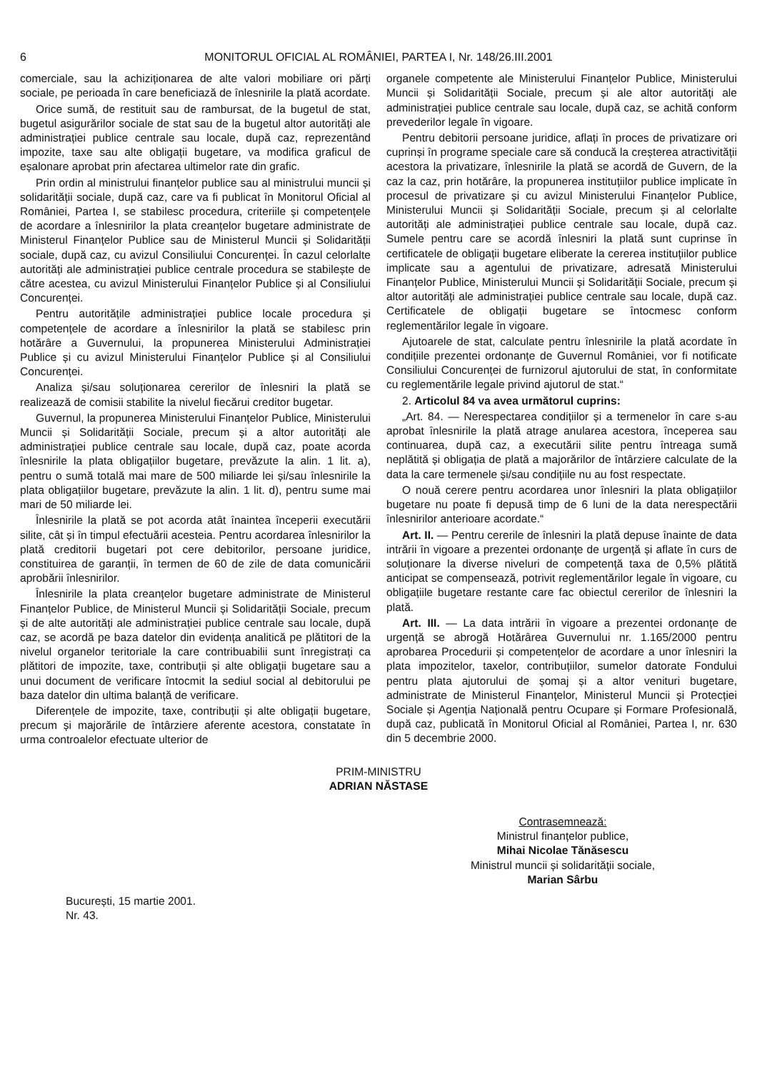6 MONITORUL OFICIAL AL ROMÂNIEI, PARTEA I, Nr. 148/26.III.2001
comerciale, sau la achiziționarea de alte valori mobiliare ori părți sociale, pe perioada în care beneficiază de înlesnirile la plată acordate.
Orice sumă, de restituit sau de rambursat, de la bugetul de stat, bugetul asigurărilor sociale de stat sau de la bugetul altor autorități ale administrației publice centrale sau locale, după caz, reprezentând impozite, taxe sau alte obligații bugetare, va modifica graficul de eșalonare aprobat prin afectarea ultimelor rate din grafic.
Prin ordin al ministrului finanțelor publice sau al ministrului muncii și solidarității sociale, după caz, care va fi publicat în Monitorul Oficial al României, Partea I, se stabilesc procedura, criteriile și competențele de acordare a înlesnirilor la plata creanțelor bugetare administrate de Ministerul Finanțelor Publice sau de Ministerul Muncii și Solidarității sociale, după caz, cu avizul Consiliului Concurenței. În cazul celorlalte autorități ale administrației publice centrale procedura se stabilește de către acestea, cu avizul Ministerului Finanțelor Publice și al Consiliului Concurenței.
Pentru autoritățile administrației publice locale procedura și competențele de acordare a înlesnirilor la plată se stabilesc prin hotărâre a Guvernului, la propunerea Ministerului Administrației Publice și cu avizul Ministerului Finanțelor Publice și al Consiliului Concurenței.
Analiza și/sau soluționarea cererilor de înlesniri la plată se realizează de comisii stabilite la nivelul fiecărui creditor bugetar.
Guvernul, la propunerea Ministerului Finanțelor Publice, Ministerului Muncii și Solidarității Sociale, precum și a altor autorități ale administrației publice centrale sau locale, după caz, poate acorda înlesnirile la plata obligațiilor bugetare, prevăzute la alin. 1 lit. a), pentru o sumă totală mai mare de 500 miliarde lei și/sau înlesnirile la plata obligațiilor bugetare, prevăzute la alin. 1 lit. d), pentru sume mai mari de 50 miliarde lei.
Înlesnirile la plată se pot acorda atât înaintea începerii executării silite, cât și în timpul efectuării acesteia. Pentru acordarea înlesnirilor la plată creditorii bugetari pot cere debitorilor, persoane juridice, constituirea de garanții, în termen de 60 de zile de data comunicării aprobării înlesnirilor.
Înlesnirile la plata creanțelor bugetare administrate de Ministerul Finanțelor Publice, de Ministerul Muncii și Solidarității Sociale, precum și de alte autorități ale administrației publice centrale sau locale, după caz, se acordă pe baza datelor din evidența analitică pe plătitori de la nivelul organelor teritoriale la care contribuabilii sunt înregistrați ca plătitori de impozite, taxe, contribuții și alte obligații bugetare sau a unui document de verificare întocmit la sediul social al debitorului pe baza datelor din ultima balanță de verificare.
Diferențele de impozite, taxe, contribuții și alte obligații bugetare, precum și majorările de întârziere aferente acestora, constatate în urma controalelor efectuate ulterior de
organele competente ale Ministerului Finanțelor Publice, Ministerului Muncii și Solidarității Sociale, precum și ale altor autorități ale administrației publice centrale sau locale, după caz, se achită conform prevederilor legale în vigoare.
Pentru debitorii persoane juridice, aflați în proces de privatizare ori cuprinși în programe speciale care să conducă la creșterea atractivității acestora la privatizare, înlesnirile la plată se acordă de Guvern, de la caz la caz, prin hotărâre, la propunerea instituțiilor publice implicate în procesul de privatizare și cu avizul Ministerului Finanțelor Publice, Ministerului Muncii și Solidarității Sociale, precum și al celorlalte autorități ale administrației publice centrale sau locale, după caz. Sumele pentru care se acordă înlesniri la plată sunt cuprinse în certificatele de obligații bugetare eliberate la cererea instituțiilor publice implicate sau a agentului de privatizare, adresată Ministerului Finanțelor Publice, Ministerului Muncii și Solidarității Sociale, precum și altor autorități ale administrației publice centrale sau locale, după caz. Certificatele de obligații bugetare se întocmesc conform reglementărilor legale în vigoare.
Ajutoarele de stat, calculate pentru înlesnirile la plată acordate în condițiile prezentei ordonanțe de Guvernul României, vor fi notificate Consiliului Concurenței de furnizorul ajutorului de stat, în conformitate cu reglementările legale privind ajutorul de stat.“
2. Articolul 84 va avea următorul cuprins:
„Art. 84. — Nerespectarea condițiilor și a termenelor în care s-au aprobat înlesnirile la plată atrage anularea acestora, începerea sau continuarea, după caz, a executării silite pentru întreaga sumă neplătită și obligația de plată a majorărilor de întârziere calculate de la data la care termenele și/sau condițiile nu au fost respectate.
O nouă cerere pentru acordarea unor înlesniri la plata obligațiilor bugetare nu poate fi depusă timp de 6 luni de la data nerespectării înlesnirilor anterioare acordate.“
Art. II. — Pentru cererile de înlesniri la plată depuse înainte de data intrării în vigoare a prezentei ordonanțe de urgență și aflate în curs de soluționare la diverse niveluri de competență taxa de 0,5% plătită anticipat se compensează, potrivit reglementărilor legale în vigoare, cu obligațiile bugetare restante care fac obiectul cererilor de înlesniri la plată.
Art. III. — La data intrării în vigoare a prezentei ordonanțe de urgență se abrogă Hotărârea Guvernului nr. 1.165/2000 pentru aprobarea Procedurii și competențelor de acordare a unor înlesniri la plata impozitelor, taxelor, contribuțiilor, sumelor datorate Fondului pentru plata ajutorului de șomaj și a altor venituri bugetare, administrate de Ministerul Finanțelor, Ministerul Muncii și Protecției Sociale și Agenția Națională pentru Ocupare și Formare Profesională, după caz, publicată în Monitorul Oficial al României, Partea I, nr. 630 din 5 decembrie 2000.
PRIM-MINISTRU
ADRIAN NĂSTASE
Contrasemnează:
Ministrul finanțelor publice,
Mihai Nicolae Tănăsescu
Ministrul muncii și solidarității sociale,
Marian Sârbu
București, 15 martie 2001.
Nr. 43.